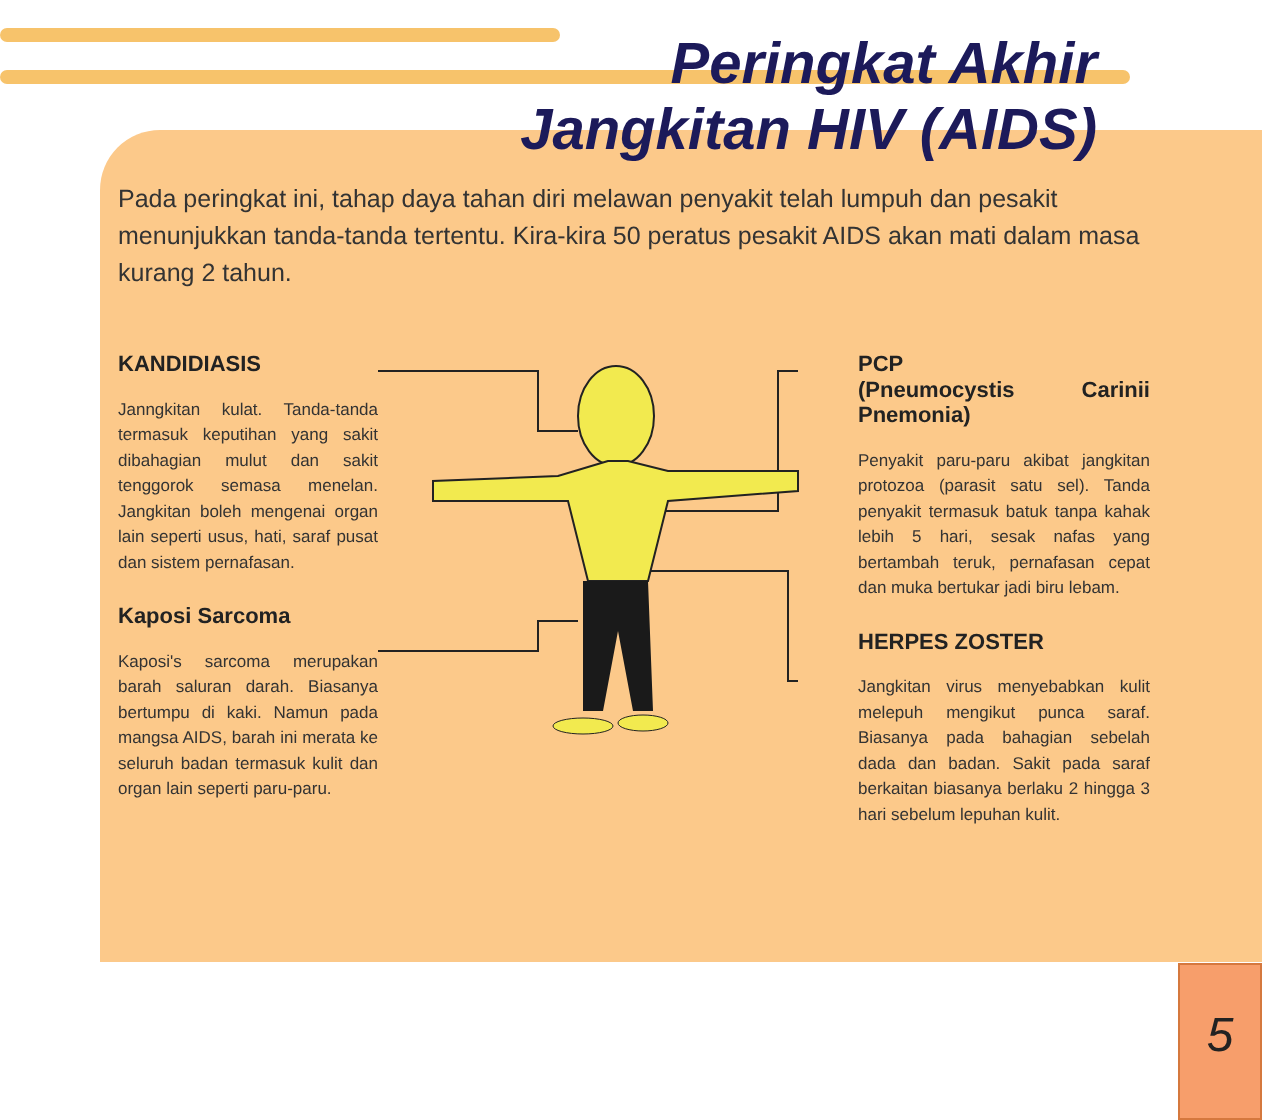Peringkat Akhir
Jangkitan HIV (AIDS)
Pada peringkat ini, tahap daya tahan diri melawan penyakit telah lumpuh dan pesakit menunjukkan tanda-tanda tertentu. Kira-kira 50 peratus pesakit AIDS akan mati dalam masa kurang 2 tahun.
KANDIDIASIS
Janngkitan kulat. Tanda-tanda termasuk keputihan yang sakit dibahagian mulut dan sakit tenggorok semasa menelan. Jangkitan boleh mengenai organ lain seperti usus, hati, saraf pusat dan sistem pernafasan.
Kaposi Sarcoma
Kaposi's sarcoma merupakan barah saluran darah. Biasanya bertumpu di kaki. Namun pada mangsa AIDS, barah ini merata ke seluruh badan termasuk kulit dan organ lain seperti paru-paru.
PCP
(Pneumocystis Carinii Pnemonia)
Penyakit paru-paru akibat jangkitan protozoa (parasit satu sel). Tanda penyakit termasuk batuk tanpa kahak lebih 5 hari, sesak nafas yang bertambah teruk, pernafasan cepat dan muka bertukar jadi biru lebam.
HERPES ZOSTER
Jangkitan virus menyebabkan kulit melepuh mengikut punca saraf. Biasanya pada bahagian sebelah dada dan badan. Sakit pada saraf berkaitan biasanya berlaku 2 hingga 3 hari sebelum lepuhan kulit.
5